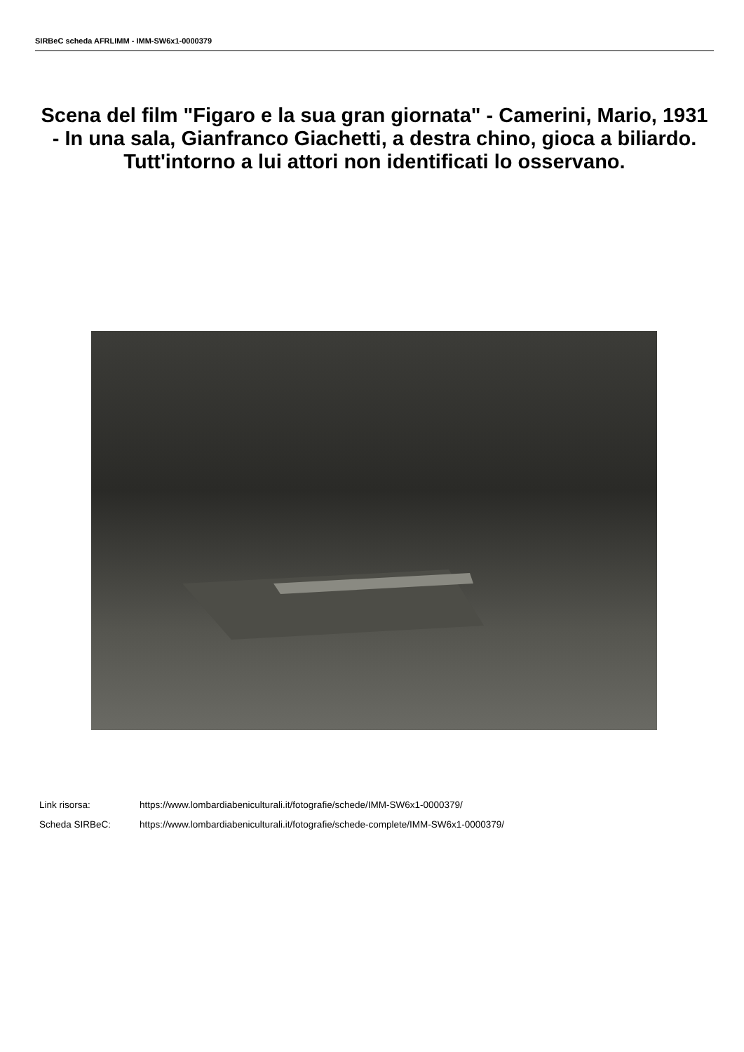SIRBeC scheda AFRLIMM - IMM-SW6x1-0000379
Scena del film "Figaro e la sua gran giornata" - Camerini, Mario, 1931 - In una sala, Gianfranco Giachetti, a destra chino, gioca a biliardo. Tutt'intorno a lui attori non identificati lo osservano.
Link risorsa: https://www.lombardiabeniculturali.it/fotografie/schede/IMM-SW6x1-0000379/
Scheda SIRBeC: https://www.lombardiabeniculturali.it/fotografie/schede-complete/IMM-SW6x1-0000379/